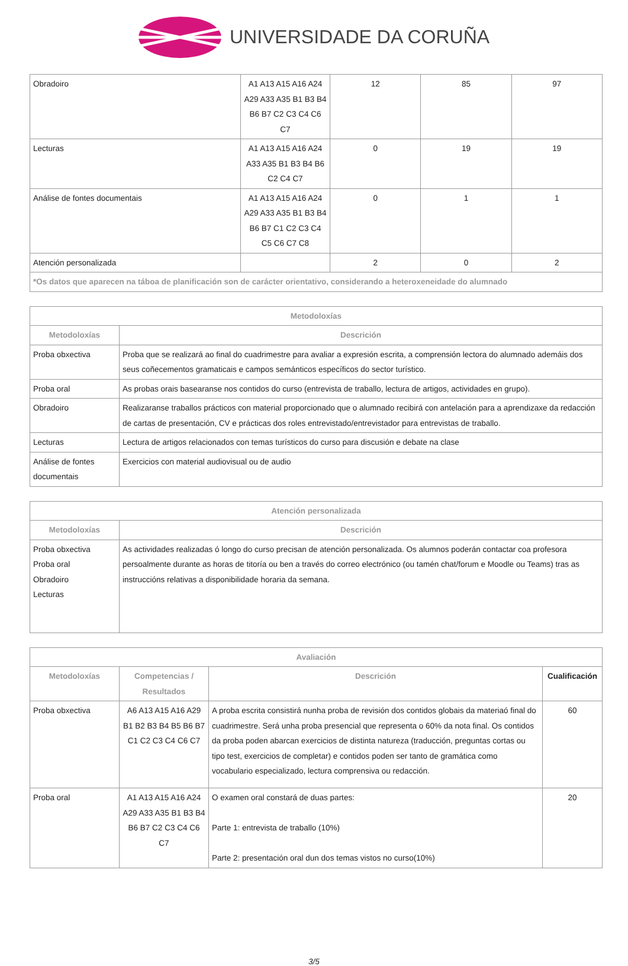UNIVERSIDADE DA CORUÑA
| Obradoiro | A1 A13 A15 A16 A24 A29 A33 A35 B1 B3 B4 B6 B7 C2 C3 C4 C6 C7 | 12 | 85 | 97 |
| Lecturas | A1 A13 A15 A16 A24 A33 A35 B1 B3 B4 B6 C2 C4 C7 | 0 | 19 | 19 |
| Análise de fontes documentais | A1 A13 A15 A16 A24 A29 A33 A35 B1 B3 B4 B6 B7 C1 C2 C3 C4 C5 C6 C7 C8 | 0 | 1 | 1 |
| Atención personalizada | | 2 | 0 | 2 |
| *Os datos que aparecen na táboa de planificación son de carácter orientativo, considerando a heteroxeneidade do alumnado | | | | |
| Metodoloxías | |
| --- | --- |
| Metodoloxías | Descrición |
| Proba obxectiva | Proba que se realizará ao final do cuadrimestre para avaliar a expresión escrita, a comprensión lectora do alumnado ademáis dos seus coñecementos gramaticais e campos semánticos específicos do sector turístico. |
| Proba oral | As probas orais basearanse nos contidos do curso (entrevista de traballo, lectura de artigos, actividades en grupo). |
| Obradoiro | Realizaranse traballos prácticos con material proporcionado que o alumnado recibirá con antelación para a aprendizaxe da redacción de cartas de presentación, CV e prácticas dos roles entrevistado/entrevistador para entrevistas de traballo. |
| Lecturas | Lectura de artigos relacionados con temas turísticos do curso para discusión e debate na clase |
| Análise de fontes documentais | Exercicios con material audiovisual ou de audio |
| Atención personalizada | |
| --- | --- |
| Metodoloxías | Descrición |
| Proba obxectiva Proba oral Obradoiro Lecturas | As actividades realizadas ó longo do curso precisan de atención personalizada. Os alumnos poderán contactar coa profesora persoalmente durante as horas de titoría ou ben a través do correo electrónico (ou tamén chat/forum e Moodle ou Teams) tras as instruccións relativas a disponibilidade horaria da semana. |
| Avaliación | | | |
| --- | --- | --- | --- |
| Metodoloxías | Competencias / Resultados | Descrición | Cualificación |
| Proba obxectiva | A6 A13 A15 A16 A29 B1 B2 B3 B4 B5 B6 B7 C1 C2 C3 C4 C6 C7 | A proba escrita consistirá nunha proba de revisión dos contidos globais da materiaó final do cuadrimestre. Será unha proba presencial que representa o 60% da nota final. Os contidos da proba poden abarcan exercicios de distinta natureza (traducción, preguntas cortas ou tipo test, exercicios de completar) e contidos poden ser tanto de gramática como vocabulario especializado, lectura comprensiva ou redacción. | 60 |
| Proba oral | A1 A13 A15 A16 A24 A29 A33 A35 B1 B3 B4 B6 B7 C2 C3 C4 C6 C7 | O examen oral constará de duas partes: Parte 1: entrevista de traballo (10%) Parte 2: presentación oral dun dos temas vistos no curso(10%) | 20 |
3/5